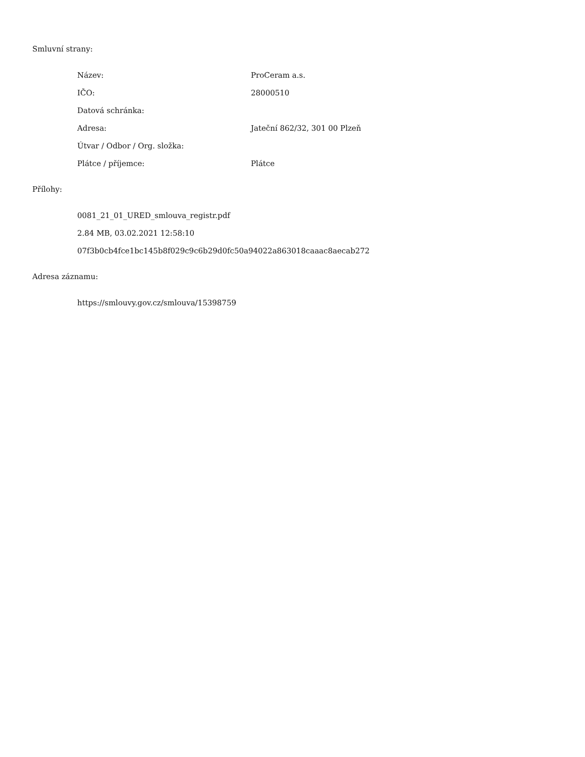Smluvní strany:
| Název: | ProCeram a.s. |
| IČO: | 28000510 |
| Datová schránka: | |
| Adresa: | Jateční 862/32, 301 00 Plzeň |
| Útvar / Odbor / Org. složka: | |
| Plátce / příjemce: | Plátce |
Přílohy:
| 0081_21_01_URED_smlouva_registr.pdf |
| 2.84 MB, 03.02.2021 12:58:10 |
| 07f3b0cb4fce1bc145b8f029c9c6b29d0fc50a94022a863018caaac8aecab272 |
Adresa záznamu:
| https://smlouvy.gov.cz/smlouva/15398759 |